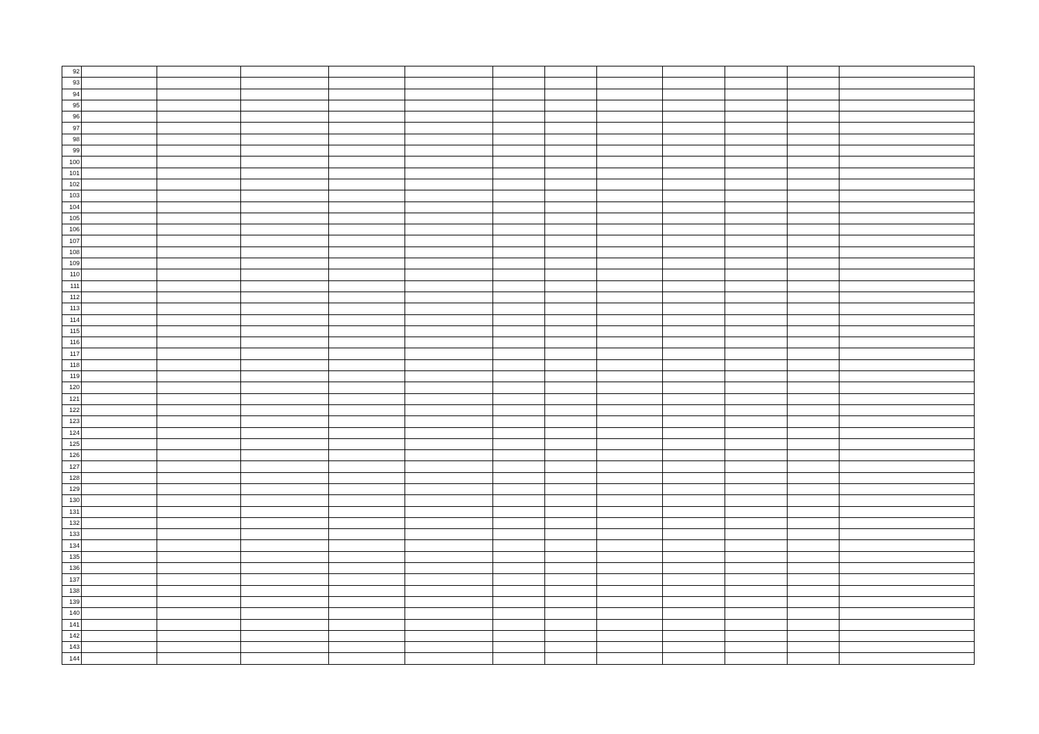| 92 | | | | | | | | | | | | |
| 93 | | | | | | | | | | | | |
| 94 | | | | | | | | | | | | |
| 95 | | | | | | | | | | | | |
| 96 | | | | | | | | | | | | |
| 97 | | | | | | | | | | | | |
| 98 | | | | | | | | | | | | |
| 99 | | | | | | | | | | | | |
| 100 | | | | | | | | | | | | |
| 101 | | | | | | | | | | | | |
| 102 | | | | | | | | | | | | |
| 103 | | | | | | | | | | | | |
| 104 | | | | | | | | | | | | |
| 105 | | | | | | | | | | | | |
| 106 | | | | | | | | | | | | |
| 107 | | | | | | | | | | | | |
| 108 | | | | | | | | | | | | |
| 109 | | | | | | | | | | | | |
| 110 | | | | | | | | | | | | |
| 111 | | | | | | | | | | | | |
| 112 | | | | | | | | | | | | |
| 113 | | | | | | | | | | | | |
| 114 | | | | | | | | | | | | |
| 115 | | | | | | | | | | | | |
| 116 | | | | | | | | | | | | |
| 117 | | | | | | | | | | | | |
| 118 | | | | | | | | | | | | |
| 119 | | | | | | | | | | | | |
| 120 | | | | | | | | | | | | |
| 121 | | | | | | | | | | | | |
| 122 | | | | | | | | | | | | |
| 123 | | | | | | | | | | | | |
| 124 | | | | | | | | | | | | |
| 125 | | | | | | | | | | | | |
| 126 | | | | | | | | | | | | |
| 127 | | | | | | | | | | | | |
| 128 | | | | | | | | | | | | |
| 129 | | | | | | | | | | | | |
| 130 | | | | | | | | | | | | |
| 131 | | | | | | | | | | | | |
| 132 | | | | | | | | | | | | |
| 133 | | | | | | | | | | | | |
| 134 | | | | | | | | | | | | |
| 135 | | | | | | | | | | | | |
| 136 | | | | | | | | | | | | |
| 137 | | | | | | | | | | | | |
| 138 | | | | | | | | | | | | |
| 139 | | | | | | | | | | | | |
| 140 | | | | | | | | | | | | |
| 141 | | | | | | | | | | | | |
| 142 | | | | | | | | | | | | |
| 143 | | | | | | | | | | | | |
| 144 | | | | | | | | | | | | |